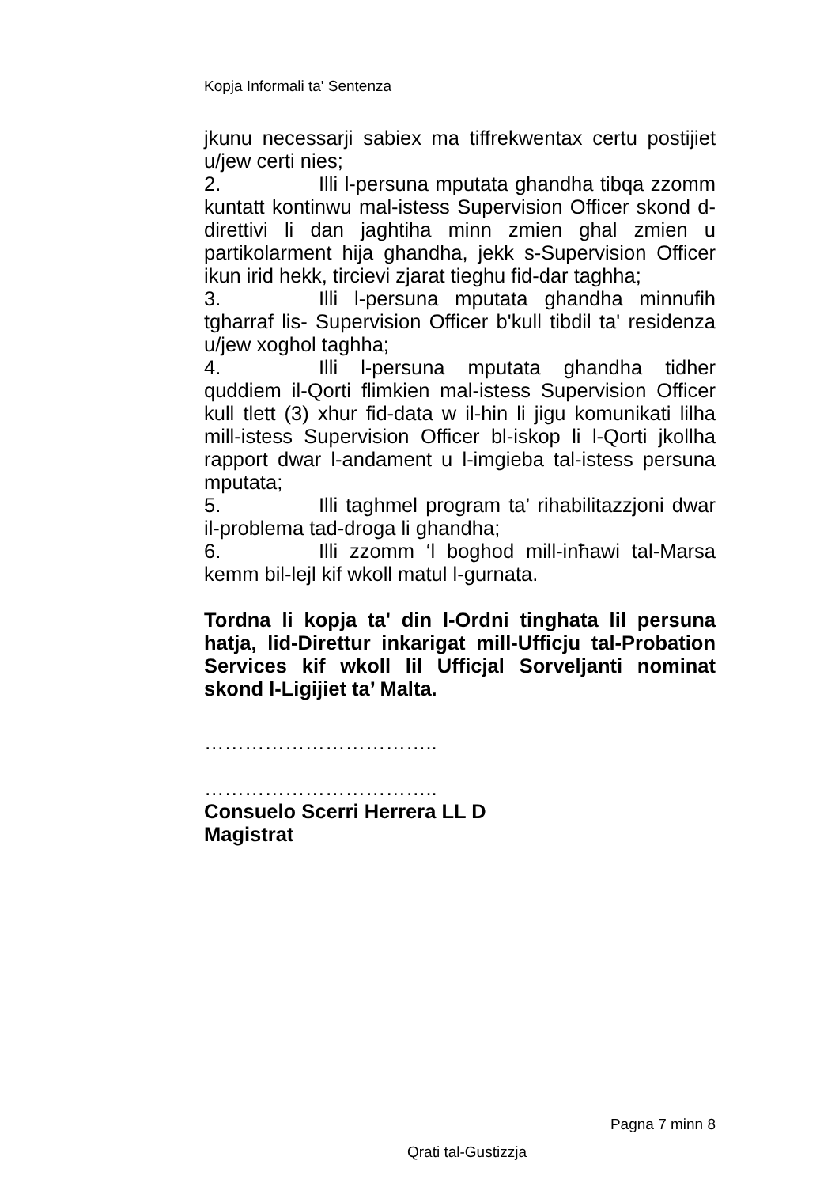Kopja Informali ta' Sentenza
jkunu necessarji sabiex ma tiffrekwentax certu postijiet u/jew certi nies;
2. Illi l-persuna mputata ghandha tibqa zzomm kuntatt kontinwu mal-istess Supervision Officer skond d-direttivi li dan jaghtiha minn zmien ghal zmien u partikolarment hija ghandha, jekk s-Supervision Officer ikun irid hekk, tircievi zjarat tieghu fid-dar taghha;
3. Illi l-persuna mputata ghandha minnufih tgharraf lis- Supervision Officer b'kull tibdil ta' residenza u/jew xoghol taghha;
4. Illi l-persuna mputata ghandha tidher quddiem il-Qorti flimkien mal-istess Supervision Officer kull tlett (3) xhur fid-data w il-hin li jigu komunikati lilha mill-istess Supervision Officer bl-iskop li l-Qorti jkollha rapport dwar l-andament u l-imgieba tal-istess persuna mputata;
5. Illi taghmel program ta’ rihabilitazzjoni dwar il-problema tad-droga li ghandha;
6. Illi zzomm ‘l boghod mill-inħawi tal-Marsa kemm bil-lejl kif wkoll matul l-gurnata.
Tordna li kopja ta' din l-Ordni tinghata lil persuna hatja, lid-Direttur inkarigat mill-Ufficju tal-Probation Services kif wkoll lil Ufficjal Sorveljanti nominat skond l-Ligijiet ta’ Malta.
……………………………..
……………………………..
Consuelo Scerri Herrera LL D
Magistrat
Pagna 7 minn 8
Qrati tal-Gustizzja